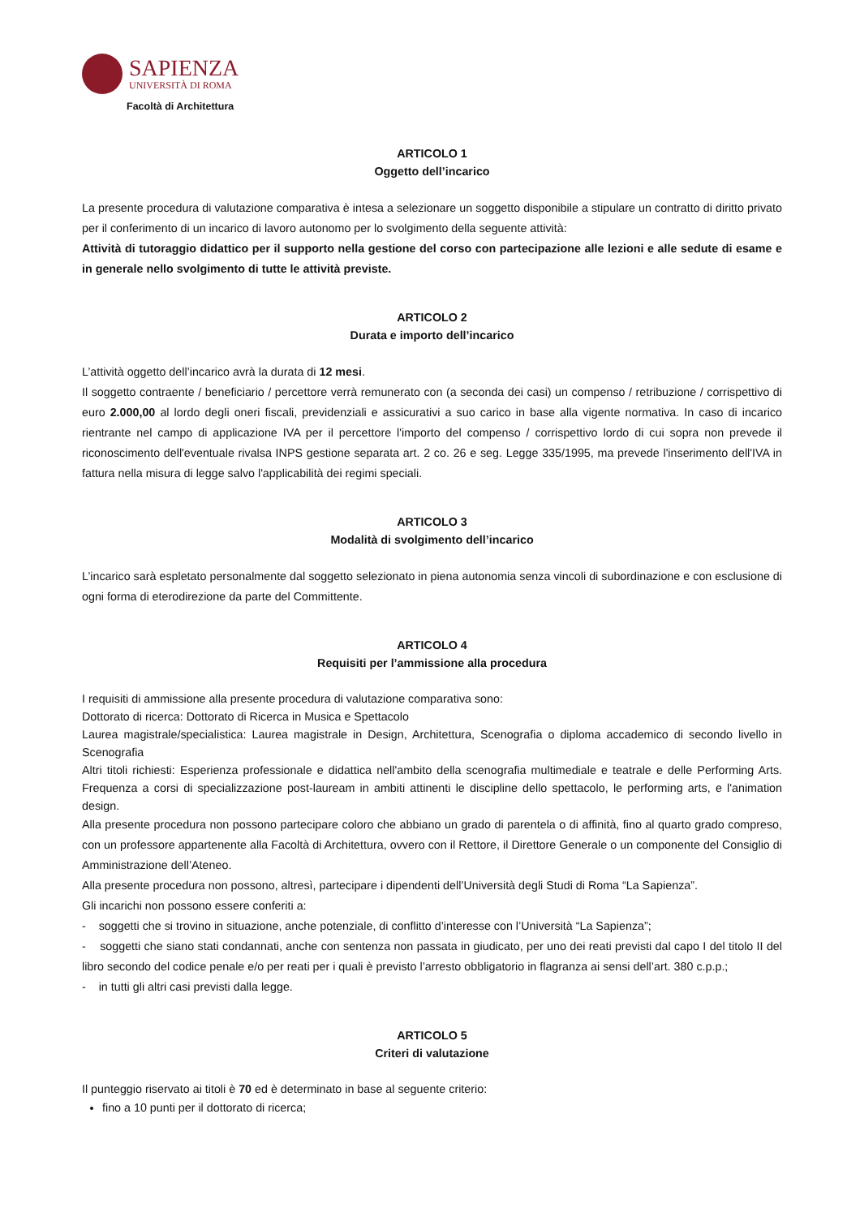SAPIENZA
UNIVERSITÀ DI ROMA
Facoltà di Architettura
ARTICOLO 1
Oggetto dell’incarico
La presente procedura di valutazione comparativa è intesa a selezionare un soggetto disponibile a stipulare un contratto di diritto privato per il conferimento di un incarico di lavoro autonomo per lo svolgimento della seguente attività:
Attività di tutoraggio didattico per il supporto nella gestione del corso con partecipazione alle lezioni e alle sedute di esame e in generale nello svolgimento di tutte le attività previste.
ARTICOLO 2
Durata e importo dell’incarico
L’attività oggetto dell’incarico avrà la durata di 12 mesi.
Il soggetto contraente / beneficiario / percettore verrà remunerato con (a seconda dei casi) un compenso / retribuzione / corrispettivo di euro 2.000,00 al lordo degli oneri fiscali, previdenziali e assicurativi a suo carico in base alla vigente normativa. In caso di incarico rientrante nel campo di applicazione IVA per il percettore l'importo del compenso / corrispettivo lordo di cui sopra non prevede il riconoscimento dell'eventuale rivalsa INPS gestione separata art. 2 co. 26 e seg. Legge 335/1995, ma prevede l'inserimento dell'IVA in fattura nella misura di legge salvo l'applicabilità dei regimi speciali.
ARTICOLO 3
Modalità di svolgimento dell’incarico
L’incarico sarà espletato personalmente dal soggetto selezionato in piena autonomia senza vincoli di subordinazione e con esclusione di ogni forma di eterodirezione da parte del Committente.
ARTICOLO 4
Requisiti per l’ammissione alla procedura
I requisiti di ammissione alla presente procedura di valutazione comparativa sono:
Dottorato di ricerca: Dottorato di Ricerca in Musica e Spettacolo
Laurea magistrale/specialistica: Laurea magistrale in Design, Architettura, Scenografia o diploma accademico di secondo livello in Scenografia
Altri titoli richiesti: Esperienza professionale e didattica nell'ambito della scenografia multimediale e teatrale e delle Performing Arts. Frequenza a corsi di specializzazione post-lauream in ambiti attinenti le discipline dello spettacolo, le performing arts, e l'animation design.
Alla presente procedura non possono partecipare coloro che abbiano un grado di parentela o di affinità, fino al quarto grado compreso, con un professore appartenente alla Facoltà di Architettura, ovvero con il Rettore, il Direttore Generale o un componente del Consiglio di Amministrazione dell’Ateneo.
Alla presente procedura non possono, altresì, partecipare i dipendenti dell’Università degli Studi di Roma “La Sapienza”.
Gli incarichi non possono essere conferiti a:
- soggetti che si trovino in situazione, anche potenziale, di conflitto d’interesse con l’Università “La Sapienza”;
- soggetti che siano stati condannati, anche con sentenza non passata in giudicato, per uno dei reati previsti dal capo I del titolo II del libro secondo del codice penale e/o per reati per i quali è previsto l’arresto obbligatorio in flagranza ai sensi dell’art. 380 c.p.p.;
- in tutti gli altri casi previsti dalla legge.
ARTICOLO 5
Criteri di valutazione
Il punteggio riservato ai titoli è 70 ed è determinato in base al seguente criterio:
fino a 10 punti per il dottorato di ricerca;